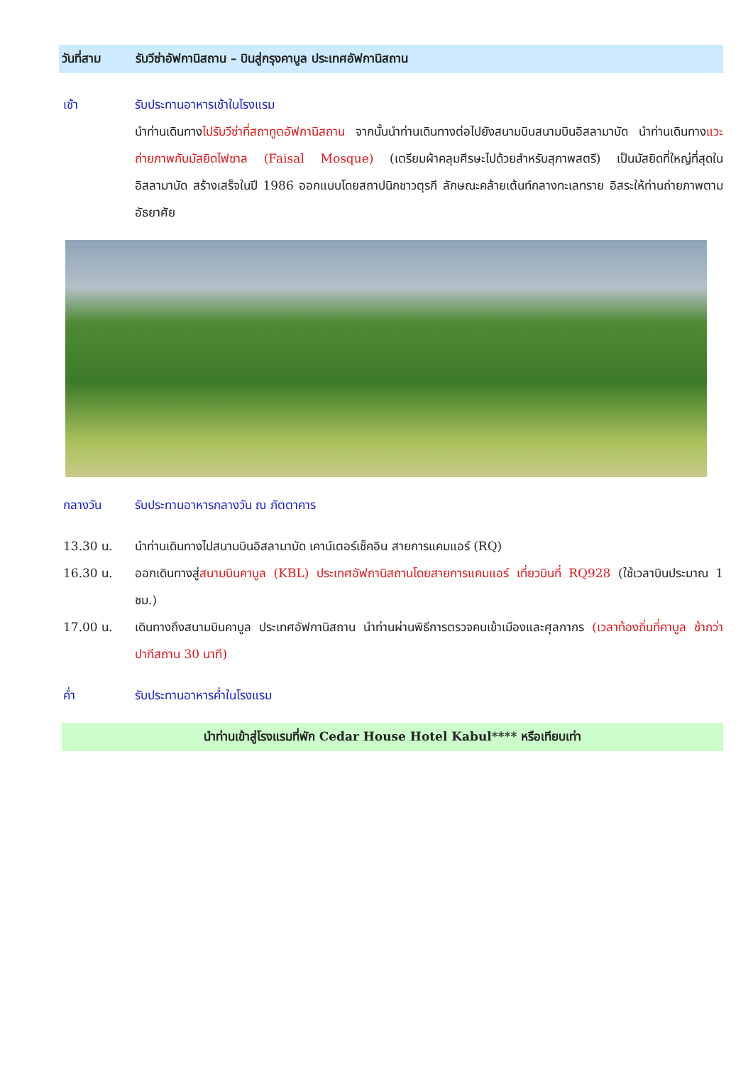วันที่สาม รับวีซ่าอัฟกานิสถาน – บินสู่กรุงคาบูล ประเทศอัฟกานิสถาน
เช้า รับประทานอาหารเช้าในโรงแรม
นำท่านเดินทางไปรับวีซ่าที่สถาทูตอัฟกานิสถาน จากนั้นนำท่านเดินทางต่อไปยังสนามบินสนามบินอิสลามาบัด นำท่านเดินทางแวะถ่ายภาพกับมัสยิดไฟซาล (Faisal Mosque) (เตรียมผ้าคลุมศีรษะไปด้วยสำหรับสุภาพสตรี) เป็นมัสยิดที่ใหญ่ที่สุดในอิสลามาบัด สร้างเสร็จในปี 1986 ออกแบบโดยสถาปนิกชาวตุรกี ลักษณะคล้ายเต้นท์กลางทะเลทราย อิสระให้ท่านถ่ายภาพตามอัธยาศัย
กลางวัน รับประทานอาหารกลางวัน ณ ภัตตาคาร
13.30 น. นำท่านเดินทางไปสนามบินอิสลามาบัด เคาน์เตอร์เช็คอิน สายการแคมแอร์ (RQ)
16.30 น. ออกเดินทางสู่สนามบินคาบูล (KBL) ประเทศอัฟกานิสถานโดยสายการแคมแอร์ เที่ยวบินที่ RQ928 (ใช้เวลาบินประมาณ 1 ชม.)
17.00 น. เดินทางถึงสนามบินคาบูล ประเทศอัฟกานิสถาน นำท่านผ่านพิธีการตรวจคนเข้าเมืองและศุลกากร (เวลาท้องถิ่นที่คาบูล ช้ากว่าปากีสถาน 30 นาที)
ค่ำ รับประทานอาหารค่ำในโรงแรม
นำท่านเข้าสู่โรงแรมที่พัก Cedar House Hotel Kabul**** หรือเทียบเท่า